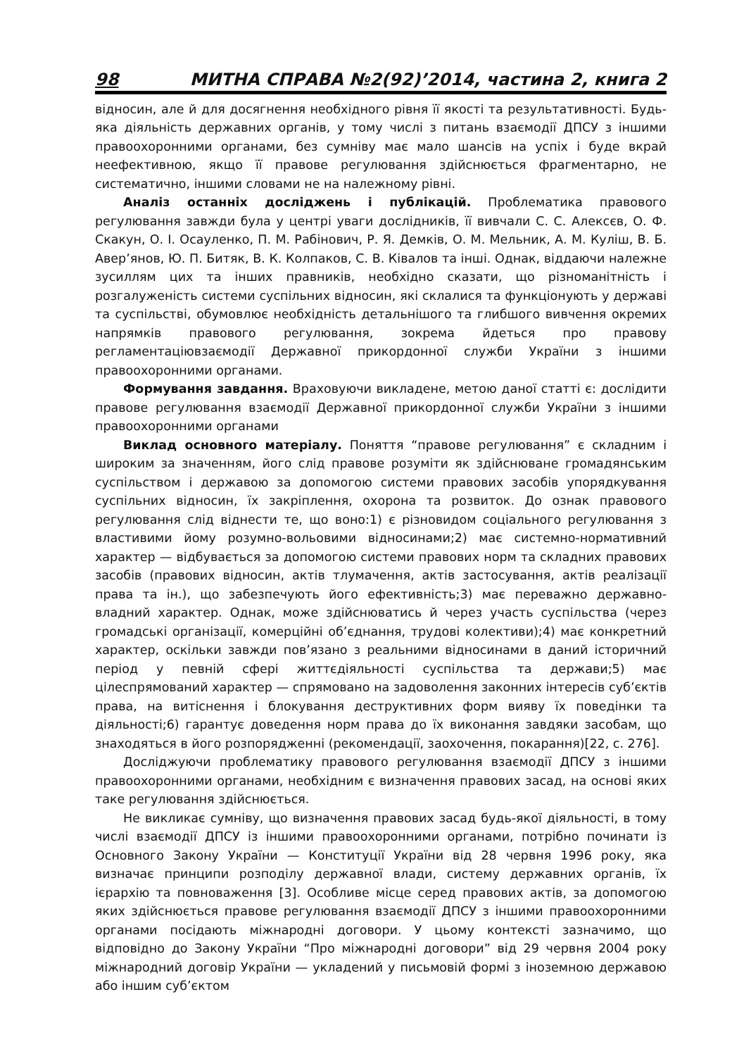98 МИТНА СПРАВА №2(92)’2014, частина 2, книга 2
відносин, але й для досягнення необхідного рівня її якості та результативності. Будь-яка діяльність державних органів, у тому числі з питань взаємодії ДПСУ з іншими правоохоронними органами, без сумніву має мало шансів на успіх і буде вкрай неефективною, якщо її правове регулювання здійснюється фрагментарно, не систематично, іншими словами не на належному рівні.
Аналіз останніх досліджень і публікацій. Проблематика правового регулювання завжди була у центрі уваги дослідників, її вивчали С. С. Алексєв, О. Ф. Скакун, О. І. Осауленко, П. М. Рабінович, Р. Я. Демків, О. М. Мельник, А. М. Куліш, В. Б. Авер’янов, Ю. П. Битяк, В. К. Колпаков, С. В. Ківалов та інші. Однак, віддаючи належне зусиллям цих та інших правників, необхідно сказати, що різноманітність і розгалуженість системи суспільних відносин, які склалися та функціонують у державі та суспільстві, обумовлює необхідність детальнішого та глибшого вивчення окремих напрямків правового регулювання, зокрема йдеться про правову регламентаціювзаємодії Державної прикордонної служби України з іншими правоохоронними органами.
Формування завдання. Враховуючи викладене, метою даної статті є: дослідити правове регулювання взаємодії Державної прикордонної служби України з іншими правоохоронними органами
Виклад основного матеріалу. Поняття “правове регулювання” є складним і широким за значенням, його слід правове розуміти як здійснюване громадянським суспільством і державою за допомогою системи правових засобів упорядкування суспільних відносин, їх закріплення, охорона та розвиток. До ознак правового регулювання слід віднести те, що воно:1) є різновидом соціального регулювання з властивими йому розумно-вольовими відносинами;2) має системно-нормативний характер — відбувається за допомогою системи правових норм та складних правових засобів (правових відносин, актів тлумачення, актів застосування, актів реалізації права та ін.), що забезпечують його ефективність;3) має переважно державно-владний характер. Однак, може здійснюватись й через участь суспільства (через громадські організації, комерційні об’єднання, трудові колективи);4) має конкретний характер, оскільки завжди пов’язано з реальними відносинами в даний історичний період у певній сфері життєдіяльності суспільства та держави;5) має цілеспрямований характер — спрямовано на задоволення законних інтересів суб’єктів права, на витіснення і блокування деструктивних форм вияву їх поведінки та діяльності;6) гарантує доведення норм права до їх виконання завдяки засобам, що знаходяться в його розпорядженні (рекомендації, заохочення, покарання)[22, с. 276].
Досліджуючи проблематику правового регулювання взаємодії ДПСУ з іншими правоохоронними органами, необхідним є визначення правових засад, на основі яких таке регулювання здійснюється.
Не викликає сумніву, що визначення правових засад будь-якої діяльності, в тому числі взаємодії ДПСУ із іншими правоохоронними органами, потрібно починати із Основного Закону України — Конституції України від 28 червня 1996 року, яка визначає принципи розподілу державної влади, систему державних органів, їх ієрархію та повноваження [3]. Особливе місце серед правових актів, за допомогою яких здійснюється правове регулювання взаємодії ДПСУ з іншими правоохоронними органами посідають міжнародні договори. У цьому контексті зазначимо, що відповідно до Закону України “Про міжнародні договори” від 29 червня 2004 року міжнародний договір України — укладений у письмовій формі з іноземною державою або іншим суб’єктом